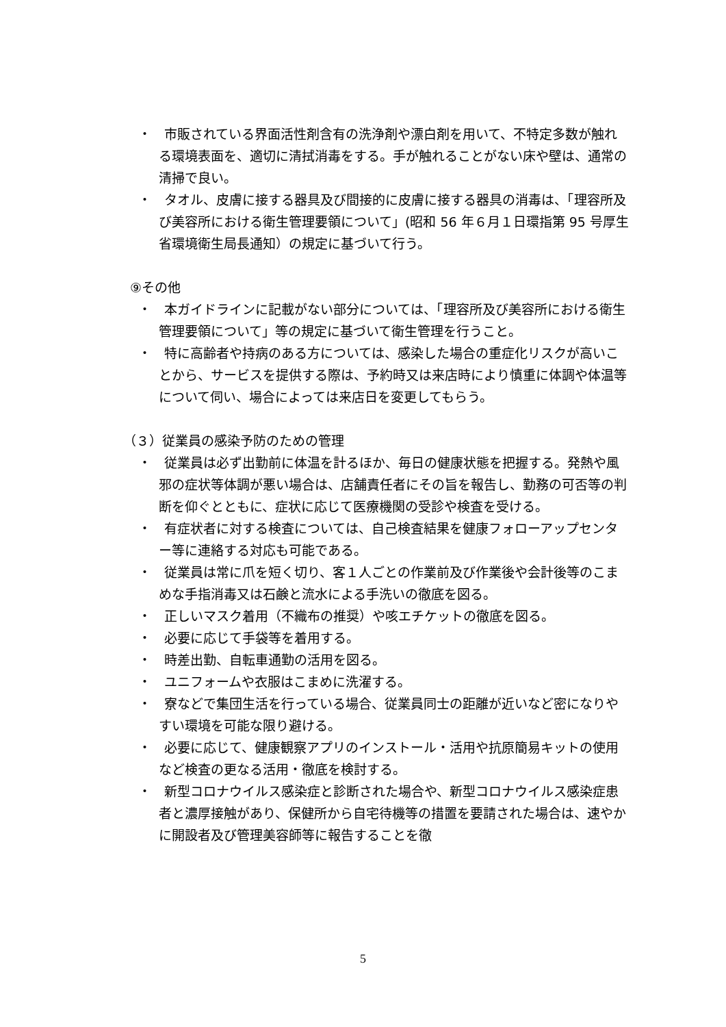・　市販されている界面活性剤含有の洗浄剤や漂白剤を用いて、不特定多数が触れる環境表面を、適切に清拭消毒をする。手が触れることがない床や壁は、通常の清掃で良い。
・　タオル、皮膚に接する器具及び間接的に皮膚に接する器具の消毒は、「理容所及び美容所における衛生管理要領について」(昭和 56 年６月１日環指第 95 号厚生省環境衛生局長通知）の規定に基づいて行う。
⑨その他
・　本ガイドラインに記載がない部分については、「理容所及び美容所における衛生管理要領について」等の規定に基づいて衛生管理を行うこと。
・　特に高齢者や持病のある方については、感染した場合の重症化リスクが高いことから、サービスを提供する際は、予約時又は来店時により慎重に体調や体温等について伺い、場合によっては来店日を変更してもらう。
（３）従業員の感染予防のための管理
・　従業員は必ず出勤前に体温を計るほか、毎日の健康状態を把握する。発熱や風邪の症状等体調が悪い場合は、店舗責任者にその旨を報告し、勤務の可否等の判断を仰ぐとともに、症状に応じて医療機関の受診や検査を受ける。
・　有症状者に対する検査については、自己検査結果を健康フォローアップセンター等に連絡する対応も可能である。
・　従業員は常に爪を短く切り、客１人ごとの作業前及び作業後や会計後等のこまめな手指消毒又は石鹸と流水による手洗いの徹底を図る。
・　正しいマスク着用（不織布の推奨）や咳エチケットの徹底を図る。
・　必要に応じて手袋等を着用する。
・　時差出勤、自転車通勤の活用を図る。
・　ユニフォームや衣服はこまめに洗濯する。
・　寮などで集団生活を行っている場合、従業員同士の距離が近いなど密になりやすい環境を可能な限り避ける。
・　必要に応じて、健康観察アプリのインストール・活用や抗原簡易キットの使用など検査の更なる活用・徹底を検討する。
・　新型コロナウイルス感染症と診断された場合や、新型コロナウイルス感染症患者と濃厚接触があり、保健所から自宅待機等の措置を要請された場合は、速やかに開設者及び管理美容師等に報告することを徹
5